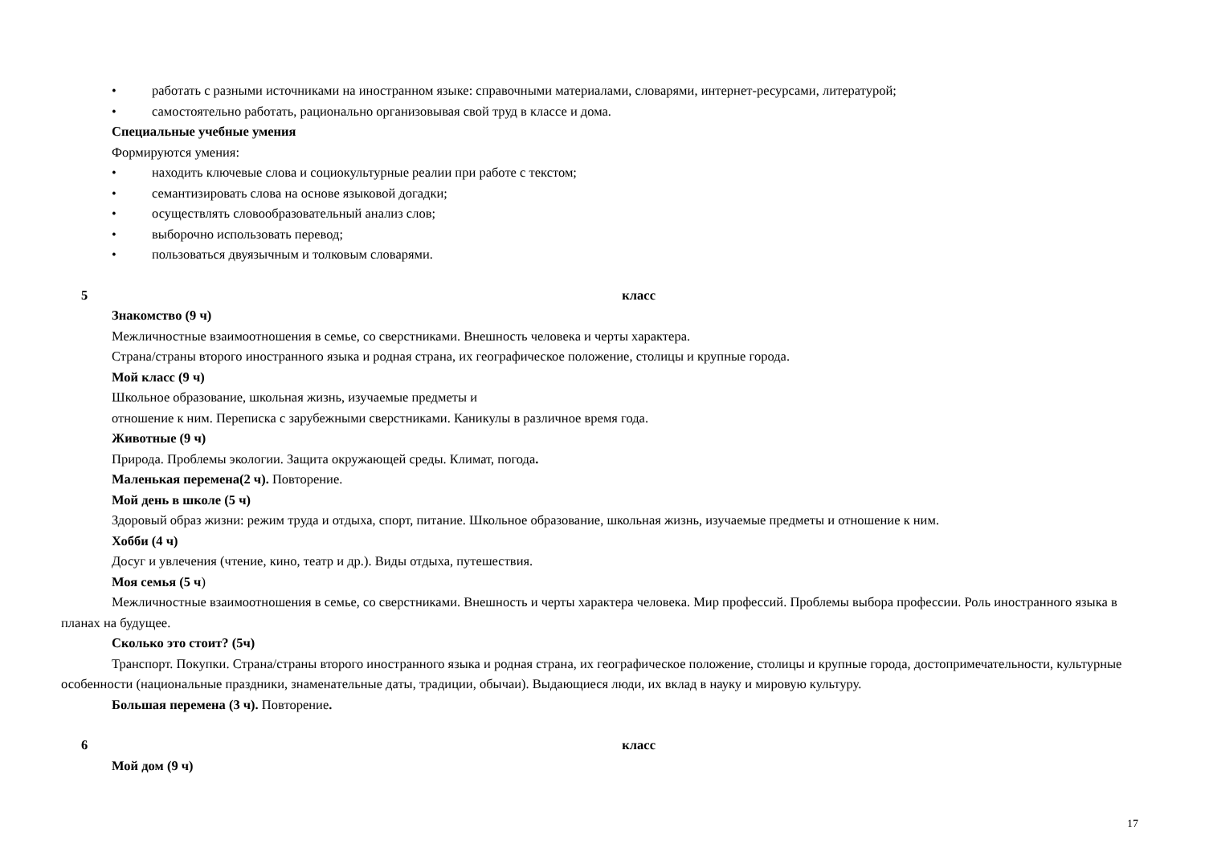• работать с разными источниками на иностранном языке: справочными материалами, словарями, интернет-ресурсами, литературой;
• самостоятельно работать, рационально организовывая свой труд в классе и дома.
Специальные учебные умения
Формируются умения:
• находить ключевые слова и социокультурные реалии при работе с текстом;
• семантизировать слова на основе языковой догадки;
• осуществлять словообразовательный анализ слов;
• выборочно использовать перевод;
• пользоваться двуязычным и толковым словарями.
5 класс
Знакомство (9 ч)
Межличностные взаимоотношения в семье, со сверстниками. Внешность человека и черты характера.
Страна/страны второго иностранного языка и родная страна, их географическое положение, столицы и крупные города.
Мой класс (9 ч)
Школьное образование, школьная жизнь, изучаемые предметы и
отношение к ним. Переписка с зарубежными сверстниками. Каникулы в различное время года.
Животные (9 ч)
Природа. Проблемы экологии. Защита окружающей среды. Климат, погода.
Маленькая перемена(2 ч). Повторение.
Мой день в школе (5 ч)
Здоровый образ жизни: режим труда и отдыха, спорт, питание. Школьное образование, школьная жизнь, изучаемые предметы и отношение к ним.
Хобби (4 ч)
Досуг и увлечения (чтение, кино, театр и др.). Виды отдыха, путешествия.
Моя семья (5 ч)
Межличностные взаимоотношения в семье, со сверстниками. Внешность и черты характера человека. Мир профессий. Проблемы выбора профессии. Роль иностранного языка в планах на будущее.
Сколько это стоит? (5ч)
Транспорт. Покупки. Страна/страны второго иностранного языка и родная страна, их географическое положение, столицы и крупные города, достопримечательности, культурные особенности (национальные праздники, знаменательные даты, традиции, обычаи). Выдающиеся люди, их вклад в науку и мировую культуру.
Большая перемена (3 ч). Повторение.
6 класс
Мой дом (9 ч)
17